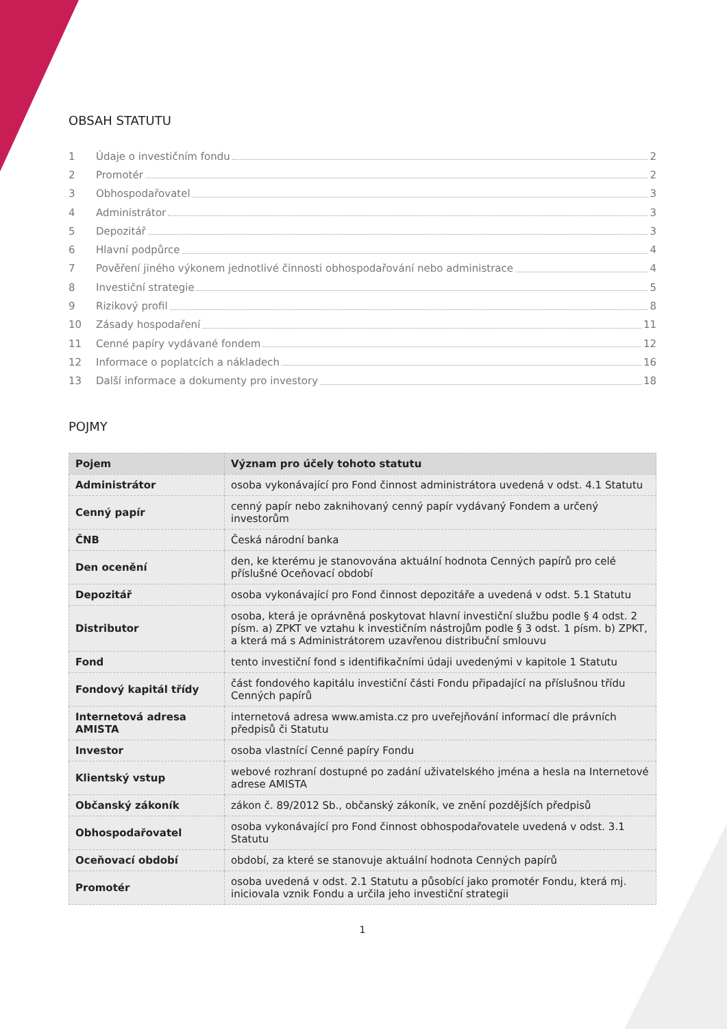OBSAH STATUTU
1 Údaje o investičním fondu 2
2 Promotér 2
3 Obhospodařovatel 3
4 Administrátor 3
5 Depozitář 3
6 Hlavní podpůrce 4
7 Pověření jiného výkonem jednotlivé činnosti obhospodařování nebo administrace 4
8 Investiční strategie 5
9 Rizikový profil 8
10 Zásady hospodaření 11
11 Cenné papíry vydávané fondem 12
12 Informace o poplatcích a nákladech 16
13 Další informace a dokumenty pro investory 18
POJMY
| Pojem | Význam pro účely tohoto statutu |
| --- | --- |
| Administrátor | osoba vykonávající pro Fond činnost administrátora uvedená v odst. 4.1 Statutu |
| Cenný papír | cenný papír nebo zaknihovaný cenný papír vydávaný Fondem a určený investorům |
| ČNB | Česká národní banka |
| Den ocenění | den, ke kterému je stanovována aktuální hodnota Cenných papírů pro celé příslušné Oceňovací období |
| Depozitář | osoba vykonávající pro Fond činnost depozitáře a uvedená v odst. 5.1 Statutu |
| Distributor | osoba, která je oprávněná poskytovat hlavní investiční službu podle § 4 odst. 2 písm. a) ZPKT ve vztahu k investičním nástrojům podle § 3 odst. 1 písm. b) ZPKT, a která má s Administrátorem uzavřenou distribuční smlouvu |
| Fond | tento investiční fond s identifikačními údaji uvedenými v kapitole 1 Statutu |
| Fondový kapitál třídy | část fondového kapitálu investiční části Fondu připadající na příslušnou třídu Cenných papírů |
| Internetová adresa AMISTA | internetová adresa www.amista.cz pro uveřejňování informací dle právních předpisů či Statutu |
| Investor | osoba vlastnící Cenné papíry Fondu |
| Klientský vstup | webové rozhraní dostupné po zadání uživatelského jména a hesla na Internetové adrese AMISTA |
| Občanský zákoník | zákon č. 89/2012 Sb., občanský zákoník, ve znění pozdějších předpisů |
| Obhospodařovatel | osoba vykonávající pro Fond činnost obhospodařovatele uvedená v odst. 3.1 Statutu |
| Oceňovací období | období, za které se stanovuje aktuální hodnota Cenných papírů |
| Promotér | osoba uvedená v odst. 2.1 Statutu a působící jako promotér Fondu, která mj. iniciovala vznik Fondu a určila jeho investiční strategii |
1